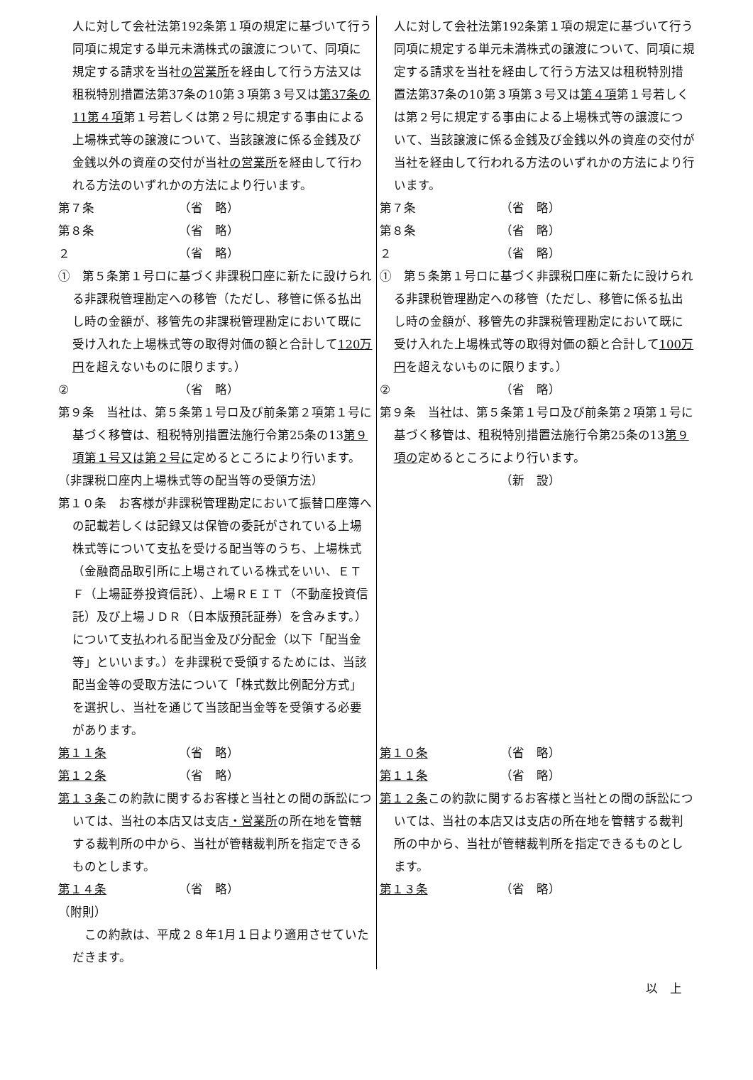| 人に対して会社法第192条第１項の規定に基づいて行う同項に規定する単元未満株式の譲渡について、同項に規定する請求を当社 の営業所 を経由して行う方法又は租税特別措置法第37条の10第３項第３号又は 第37条の11第４項 第１号若しくは第２号に規定する事由による上場株式等の譲渡について、当該譲渡に係る金銭及び金銭以外の資産の交付が当社 の営業所 を経由して行われる方法のいずれかの方法により行います。 | 人に対して会社法第192条第１項の規定に基づいて行う同項に規定する単元未満株式の譲渡について、同項に規定する請求を当社を経由して行う方法又は租税特別措置法第37条の10第３項第３号又は 第４項 第１号若しくは第２号に規定する事由による上場株式等の譲渡について、当該譲渡に係る金銭及び金銭以外の資産の交付が当社を経由して行われる方法のいずれかの方法により行います。 |
| 第７条 （省 略） 第８条 （省 略） ２ （省 略） | 第７条 （省 略） 第８条 （省 略） ２ （省 略） |
| ① 第５条第１号ロに基づく非課税口座に新たに設けられる非課税管理勘定への移管（ただし、移管に係る払出し時の金額が、移管先の非課税管理勘定において既に受け入れた上場株式等の取得対価の額と合計して 120万円 を超えないものに限ります。） ② （省 略） 第９条 当社は、第５条第１号ロ及び前条第２項第１号に基づく移管は、租税特別措置法施行令第25条の13 第９項第１号又は第２号に 定めるところにより行います。 | ① 第５条第１号ロに基づく非課税口座に新たに設けられる非課税管理勘定への移管（ただし、移管に係る払出し時の金額が、移管先の非課税管理勘定において既に受け入れた上場株式等の取得対価の額と合計して 100万円 を超えないものに限ります。） ② （省 略） 第９条 当社は、第５条第１号ロ及び前条第２項第１号に基づく移管は、租税特別措置法施行令第25条の13 第９項の 定めるところにより行います。 |
| （非課税口座内上場株式等の配当等の受領方法） 第１０条 お客様が非課税管理勘定において振替口座簿への記載若しくは記録又は保管の委託がされている上場株式等について支払を受ける配当等のうち、上場株式（金融商品取引所に上場されている株式をいい、ＥＴＦ（上場証券投資信託）、上場ＲＥＩＴ（不動産投資信託）及び上場ＪＤＲ（日本版預託証券）を含みます。）について支払われる配当金及び分配金（以下「配当金等」といいます。）を非課税で受領するためには、当該配当金等の受取方法について「株式数比例配分方式」を選択し、当社を通じて当該配当金等を受領する必要があります。 | （新 設） |
| 第１１条 （省 略） 第１２条 （省 略） 第１３条 この約款に関するお客様と当社との間の訴訟については、当社の本店又は支店 ・営業所 の所在地を管轄する裁判所の中から、当社が管轄裁判所を指定できるものとします。 第１４条 （省 略） （附則） この約款は、平成２８年1月１日より適用させていただきます。 | 第１０条 （省 略） 第１１条 （省 略） 第１２条 この約款に関するお客様と当社との間の訴訟については、当社の本店又は支店の所在地を管轄する裁判所の中から、当社が管轄裁判所を指定できるものとします。 第１３条 （省 略） |
以　上